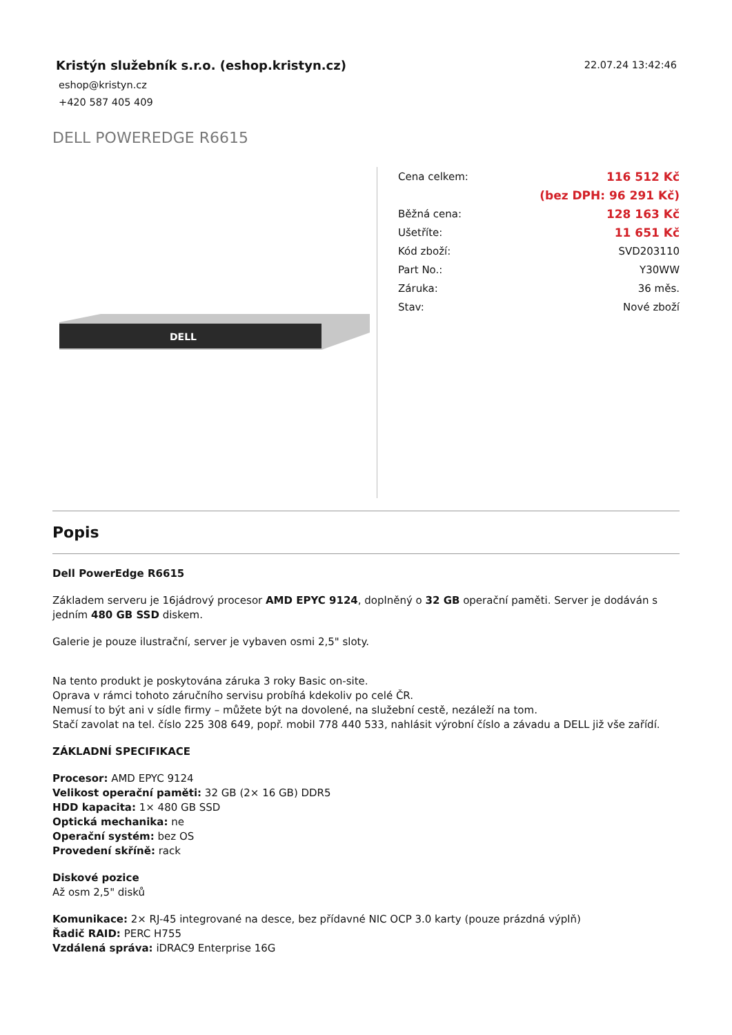Kristýn služebník s.r.o. (eshop.kristyn.cz)
eshop@kristyn.cz
+420 587 405 409
22.07.24 13:42:46
DELL POWEREDGE R6615
DELL
| Cena celkem: | 116 512 Kč |
| | (bez DPH: 96 291 Kč) |
| Běžná cena: | 128 163 Kč |
| Ušetříte: | 11 651 Kč |
| Kód zboží: | SVD203110 |
| Part No.: | Y30WW |
| Záruka: | 36 měs. |
| Stav: | Nové zboží |
Popis
Dell PowerEdge R6615
Základem serveru je 16jádrový procesor AMD EPYC 9124, doplněný o 32 GB operační paměti. Server je dodáván s jedním 480 GB SSD diskem.
Galerie je pouze ilustrační, server je vybaven osmi 2,5" sloty.
Na tento produkt je poskytována záruka 3 roky Basic on-site.
Oprava v rámci tohoto záručního servisu probíhá kdekoliv po celé ČR.
Nemusí to být ani v sídle firmy – můžete být na dovolené, na služební cestě, nezáleží na tom.
Stačí zavolat na tel. číslo 225 308 649, popř. mobil 778 440 533, nahlásit výrobní číslo a závadu a DELL již vše zařídí.
ZÁKLADNÍ SPECIFIKACE
Procesor: AMD EPYC 9124
Velikost operační paměti: 32 GB (2× 16 GB) DDR5
HDD kapacita: 1× 480 GB SSD
Optická mechanika: ne
Operační systém: bez OS
Provedení skříně: rack
Diskové pozice
Až osm 2,5" disků
Komunikace: 2× RJ-45 integrované na desce, bez přídavné NIC OCP 3.0 karty (pouze prázdná výplň)
Řadič RAID: PERC H755
Vzdálená správa: iDRAC9 Enterprise 16G